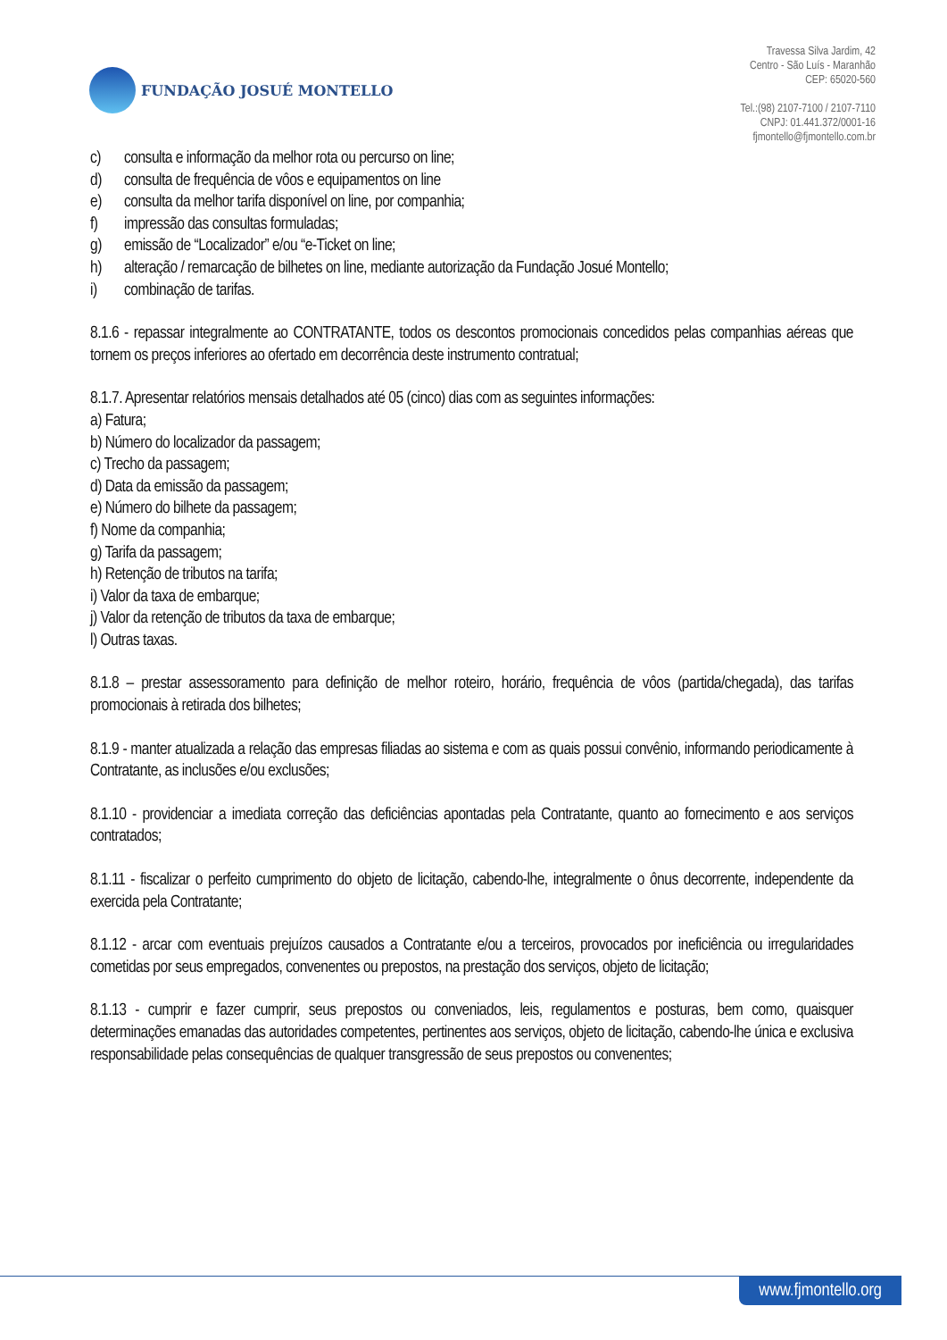FUNDAÇÃO JOSUÉ MONTELLO
Travessa Silva Jardim, 42
Centro - São Luís - Maranhão
CEP: 65020-560
Tel.:(98) 2107-7100 / 2107-7110
CNPJ: 01.441.372/0001-16
fjmontello@fjmontello.com.br
c) consulta e informação da melhor rota ou percurso on line;
d) consulta de frequência de vôos e equipamentos on line
e) consulta da melhor tarifa disponível on line, por companhia;
f) impressão das consultas formuladas;
g) emissão de “Localizador” e/ou “e-Ticket on line;
h) alteração / remarcação de bilhetes on line, mediante autorização da Fundação Josué Montello;
i) combinação de tarifas.
8.1.6 - repassar integralmente ao CONTRATANTE, todos os descontos promocionais concedidos pelas companhias aéreas que tornem os preços inferiores ao ofertado em decorrência deste instrumento contratual;
8.1.7. Apresentar relatórios mensais detalhados até 05 (cinco) dias com as seguintes informações:
a) Fatura;
b) Número do localizador da passagem;
c) Trecho da passagem;
d) Data da emissão da passagem;
e) Número do bilhete da passagem;
f) Nome da companhia;
g) Tarifa da passagem;
h) Retenção de tributos na tarifa;
i) Valor da taxa de embarque;
j) Valor da retenção de tributos da taxa de embarque;
l) Outras taxas.
8.1.8 – prestar assessoramento para definição de melhor roteiro, horário, frequência de vôos (partida/chegada), das tarifas promocionais à retirada dos bilhetes;
8.1.9 - manter atualizada a relação das empresas filiadas ao sistema e com as quais possui convênio, informando periodicamente à Contratante, as inclusões e/ou exclusões;
8.1.10 - providenciar a imediata correção das deficiências apontadas pela Contratante, quanto ao fornecimento e aos serviços contratados;
8.1.11 - fiscalizar o perfeito cumprimento do objeto de licitação, cabendo-lhe, integralmente o ônus decorrente, independente da exercida pela Contratante;
8.1.12 - arcar com eventuais prejuízos causados a Contratante e/ou a terceiros, provocados por ineficiência ou irregularidades cometidas por seus empregados, convenentes ou prepostos, na prestação dos serviços, objeto de licitação;
8.1.13 - cumprir e fazer cumprir, seus prepostos ou conveniados, leis, regulamentos e posturas, bem como, quaisquer determinações emanadas das autoridades competentes, pertinentes aos serviços, objeto de licitação, cabendo-lhe única e exclusiva responsabilidade pelas consequências de qualquer transgressão de seus prepostos ou convenentes;
www.fjmontello.org